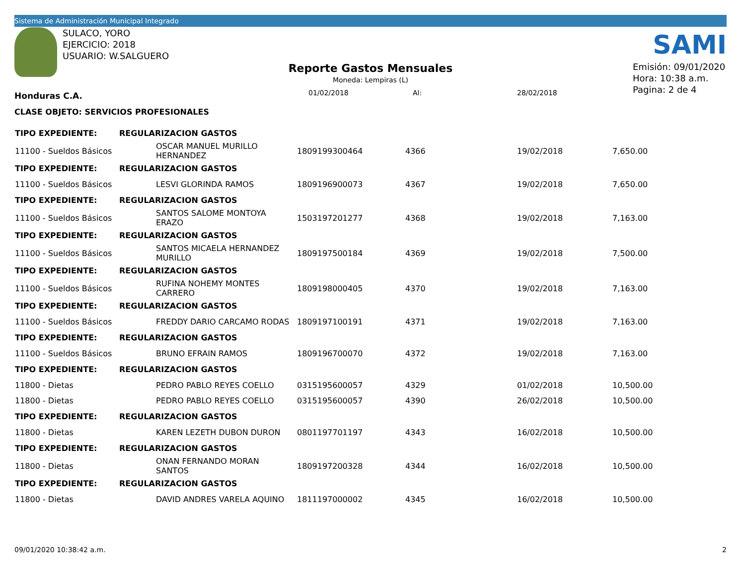Sistema de Administración Municipal Integrado
SULACO, YORO
EJERCICIO: 2018
USUARIO: W.SALGUERO
SAMI
Reporte Gastos Mensuales
Moneda: Lempiras (L)
01/02/2018 Al: 28/02/2018
Emisión: 09/01/2020
Hora: 10:38 a.m.
Pagina: 2 de 4
Honduras C.A.
CLASE OBJETO: SERVICIOS PROFESIONALES
| TIPO EXPEDIENTE: | REGULARIZACION GASTOS | | | | | |
| 11100 - Sueldos Básicos | | OSCAR MANUEL MURILLO HERNANDEZ | 1809199300464 | 4366 | 19/02/2018 | 7,650.00 |
| TIPO EXPEDIENTE: | REGULARIZACION GASTOS | | | | | |
| 11100 - Sueldos Básicos | | LESVI GLORINDA RAMOS | 1809196900073 | 4367 | 19/02/2018 | 7,650.00 |
| TIPO EXPEDIENTE: | REGULARIZACION GASTOS | | | | | |
| 11100 - Sueldos Básicos | | SANTOS SALOME MONTOYA ERAZO | 1503197201277 | 4368 | 19/02/2018 | 7,163.00 |
| TIPO EXPEDIENTE: | REGULARIZACION GASTOS | | | | | |
| 11100 - Sueldos Básicos | | SANTOS MICAELA HERNANDEZ MURILLO | 1809197500184 | 4369 | 19/02/2018 | 7,500.00 |
| TIPO EXPEDIENTE: | REGULARIZACION GASTOS | | | | | |
| 11100 - Sueldos Básicos | | RUFINA NOHEMY MONTES CARRERO | 1809198000405 | 4370 | 19/02/2018 | 7,163.00 |
| TIPO EXPEDIENTE: | REGULARIZACION GASTOS | | | | | |
| 11100 - Sueldos Básicos | | FREDDY DARIO CARCAMO RODAS | 1809197100191 | 4371 | 19/02/2018 | 7,163.00 |
| TIPO EXPEDIENTE: | REGULARIZACION GASTOS | | | | | |
| 11100 - Sueldos Básicos | | BRUNO EFRAIN RAMOS | 1809196700070 | 4372 | 19/02/2018 | 7,163.00 |
| TIPO EXPEDIENTE: | REGULARIZACION GASTOS | | | | | |
| 11800 - Dietas | | PEDRO PABLO REYES COELLO | 0315195600057 | 4329 | 01/02/2018 | 10,500.00 |
| 11800 - Dietas | | PEDRO PABLO REYES COELLO | 0315195600057 | 4390 | 26/02/2018 | 10,500.00 |
| TIPO EXPEDIENTE: | REGULARIZACION GASTOS | | | | | |
| 11800 - Dietas | | KAREN LEZETH DUBON DURON | 0801197701197 | 4343 | 16/02/2018 | 10,500.00 |
| TIPO EXPEDIENTE: | REGULARIZACION GASTOS | | | | | |
| 11800 - Dietas | | ONAN FERNANDO MORAN SANTOS | 1809197200328 | 4344 | 16/02/2018 | 10,500.00 |
| TIPO EXPEDIENTE: | REGULARIZACION GASTOS | | | | | |
| 11800 - Dietas | | DAVID ANDRES VARELA AQUINO | 1811197000002 | 4345 | 16/02/2018 | 10,500.00 |
09/01/2020 10:38:42 a.m. 2